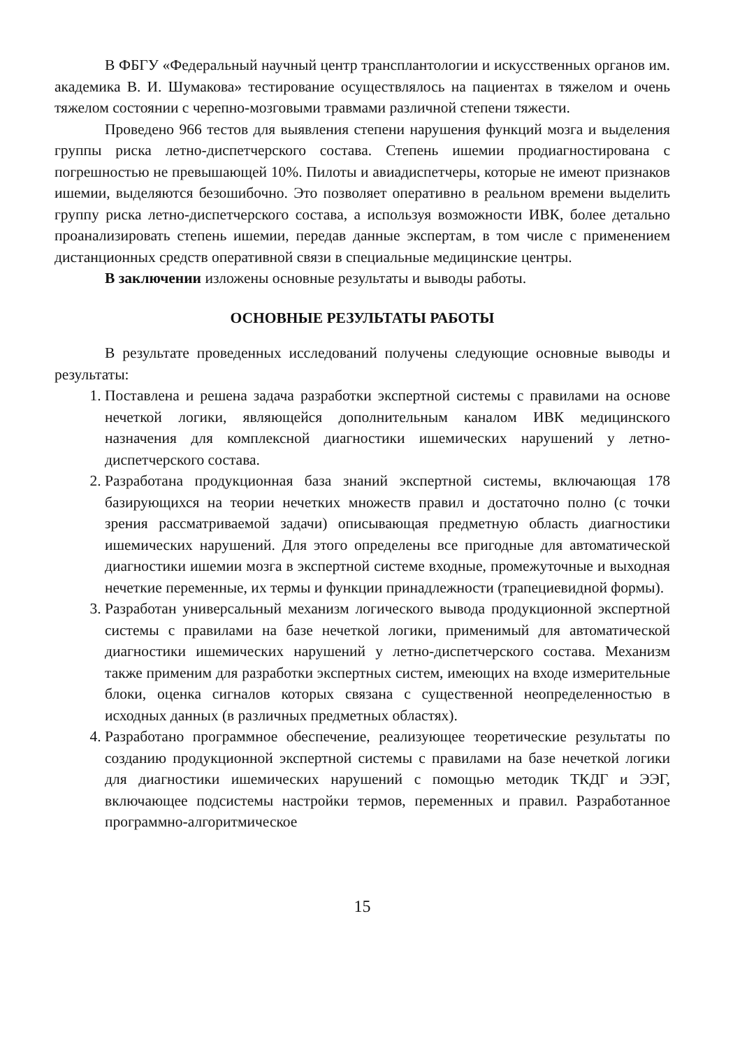В ФБГУ «Федеральный научный центр трансплантологии и искусственных органов им. академика В. И. Шумакова» тестирование осуществлялось на пациентах в тяжелом и очень тяжелом состоянии с черепно-мозговыми травмами различной степени тяжести.
Проведено 966 тестов для выявления степени нарушения функций мозга и выделения группы риска летно-диспетчерского состава. Степень ишемии продиагностирована с погрешностью не превышающей 10%. Пилоты и авиадиспетчеры, которые не имеют признаков ишемии, выделяются безошибочно. Это позволяет оперативно в реальном времени выделить группу риска летно-диспетчерского состава, а используя возможности ИВК, более детально проанализировать степень ишемии, передав данные экспертам, в том числе с применением дистанционных средств оперативной связи в специальные медицинские центры.
В заключении изложены основные результаты и выводы работы.
ОСНОВНЫЕ РЕЗУЛЬТАТЫ РАБОТЫ
В результате проведенных исследований получены следующие основные выводы и результаты:
1. Поставлена и решена задача разработки экспертной системы с правилами на основе нечеткой логики, являющейся дополнительным каналом ИВК медицинского назначения для комплексной диагностики ишемических нарушений у летно-диспетчерского состава.
2. Разработана продукционная база знаний экспертной системы, включающая 178 базирующихся на теории нечетких множеств правил и достаточно полно (с точки зрения рассматриваемой задачи) описывающая предметную область диагностики ишемических нарушений. Для этого определены все пригодные для автоматической диагностики ишемии мозга в экспертной системе входные, промежуточные и выходная нечеткие переменные, их термы и функции принадлежности (трапециевидной формы).
3. Разработан универсальный механизм логического вывода продукционной экспертной системы с правилами на базе нечеткой логики, применимый для автоматической диагностики ишемических нарушений у летно-диспетчерского состава. Механизм также применим для разработки экспертных систем, имеющих на входе измерительные блоки, оценка сигналов которых связана с существенной неопределенностью в исходных данных (в различных предметных областях).
4. Разработано программное обеспечение, реализующее теоретические результаты по созданию продукционной экспертной системы с правилами на базе нечеткой логики для диагностики ишемических нарушений с помощью методик ТКДГ и ЭЭГ, включающее подсистемы настройки термов, переменных и правил. Разработанное программно-алгоритмическое
15